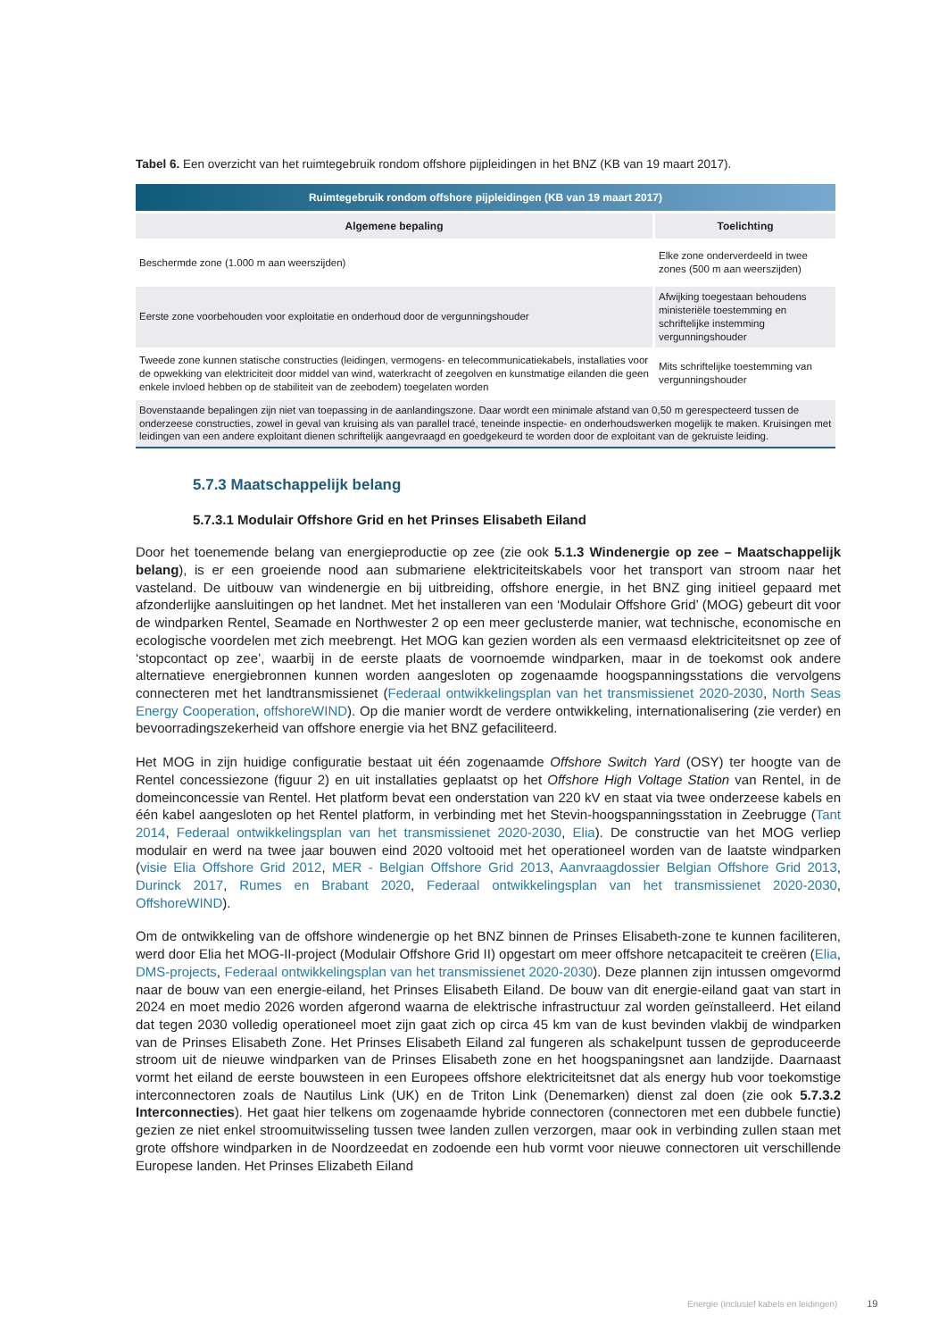Tabel 6. Een overzicht van het ruimtegebruik rondom offshore pijpleidingen in het BNZ (KB van 19 maart 2017).
| Ruimtegebruik rondom offshore pijpleidingen (KB van 19 maart 2017) | |
| --- | --- |
| Algemene bepaling | Toelichting |
| Beschermde zone (1.000 m aan weerszijden) | Elke zone onderverdeeld in twee zones (500 m aan weerszijden) |
| Eerste zone voorbehouden voor exploitatie en onderhoud door de vergunningshouder | Afwijking toegestaan behoudens ministeriële toestemming en schriftelijke instemming vergunningshouder |
| Tweede zone kunnen statische constructies (leidingen, vermogens- en telecommunicatiekabels, installaties voor de opwekking van elektriciteit door middel van wind, waterkracht of zeegolven en kunstmatige eilanden die geen enkele invloed hebben op de stabiliteit van de zeebodem) toegelaten worden | Mits schriftelijke toestemming van vergunningshouder |
| Bovenstaande bepalingen zijn niet van toepassing in de aanlandingszone. Daar wordt een minimale afstand van 0,50 m gerespecteerd tussen de onderzeese constructies, zowel in geval van kruising als van parallel tracé, teneinde inspectie- en onderhoudswerken mogelijk te maken. Kruisingen met leidingen van een andere exploitant dienen schriftelijk aangevraagd en goedgekeurd te worden door de exploitant van de gekruiste leiding. | |
5.7.3 Maatschappelijk belang
5.7.3.1 Modulair Offshore Grid en het Prinses Elisabeth Eiland
Door het toenemende belang van energieproductie op zee (zie ook 5.1.3 Windenergie op zee – Maatschappelijk belang), is er een groeiende nood aan submariene elektriciteitskabels voor het transport van stroom naar het vasteland. De uitbouw van windenergie en bij uitbreiding, offshore energie, in het BNZ ging initieel gepaard met afzonderlijke aansluitingen op het landnet. Met het installeren van een ‘Modulair Offshore Grid’ (MOG) gebeurt dit voor de windparken Rentel, Seamade en Northwester 2 op een meer geclusterde manier, wat technische, economische en ecologische voordelen met zich meebrengt. Het MOG kan gezien worden als een vermaasd elektriciteitsnet op zee of ‘stopcontact op zee’, waarbij in de eerste plaats de voornoemde windparken, maar in de toekomst ook andere alternatieve energiebronnen kunnen worden aangesloten op zogenaamde hoogspanningsstations die vervolgens connecteren met het landtransmissienet (Federaal ontwikkelingsplan van het transmissienet 2020-2030, North Seas Energy Cooperation, offshoreWIND). Op die manier wordt de verdere ontwikkeling, internationalisering (zie verder) en bevoorradingszekerheid van offshore energie via het BNZ gefaciliteerd.
Het MOG in zijn huidige configuratie bestaat uit één zogenaamde Offshore Switch Yard (OSY) ter hoogte van de Rentel concessiezone (figuur 2) en uit installaties geplaatst op het Offshore High Voltage Station van Rentel, in de domeinconcessie van Rentel. Het platform bevat een onderstation van 220 kV en staat via twee onderzeese kabels en één kabel aangesloten op het Rentel platform, in verbinding met het Stevin-hoogspanningsstation in Zeebrugge (Tant 2014, Federaal ontwikkelingsplan van het transmissienet 2020-2030, Elia). De constructie van het MOG verliep modulair en werd na twee jaar bouwen eind 2020 voltooid met het operationeel worden van de laatste windparken (visie Elia Offshore Grid 2012, MER - Belgian Offshore Grid 2013, Aanvraagdossier Belgian Offshore Grid 2013, Durinck 2017, Rumes en Brabant 2020, Federaal ontwikkelingsplan van het transmissienet 2020-2030, OffshoreWIND).
Om de ontwikkeling van de offshore windenergie op het BNZ binnen de Prinses Elisabeth-zone te kunnen faciliteren, werd door Elia het MOG-II-project (Modulair Offshore Grid II) opgestart om meer offshore netcapaciteit te creëren (Elia, DMS-projects, Federaal ontwikkelingsplan van het transmissienet 2020-2030). Deze plannen zijn intussen omgevormd naar de bouw van een energie-eiland, het Prinses Elisabeth Eiland. De bouw van dit energie-eiland gaat van start in 2024 en moet medio 2026 worden afgerond waarna de elektrische infrastructuur zal worden geïnstalleerd. Het eiland dat tegen 2030 volledig operationeel moet zijn gaat zich op circa 45 km van de kust bevinden vlakbij de windparken van de Prinses Elisabeth Zone. Het Prinses Elisabeth Eiland zal fungeren als schakelpunt tussen de geproduceerde stroom uit de nieuwe windparken van de Prinses Elisabeth zone en het hoogspaningsnet aan landzijde. Daarnaast vormt het eiland de eerste bouwsteen in een Europees offshore elektriciteitsnet dat als energy hub voor toekomstige interconnectoren zoals de Nautilus Link (UK) en de Triton Link (Denemarken) dienst zal doen (zie ook 5.7.3.2 Interconnecties). Het gaat hier telkens om zogenaamde hybride connectoren (connectoren met een dubbele functie) gezien ze niet enkel stroomuitwisseling tussen twee landen zullen verzorgen, maar ook in verbinding zullen staan met grote offshore windparken in de Noordzeedat en zodoende een hub vormt voor nieuwe connectoren uit verschillende Europese landen. Het Prinses Elizabeth Eiland
Energie (inclusief kabels en leidingen) 19